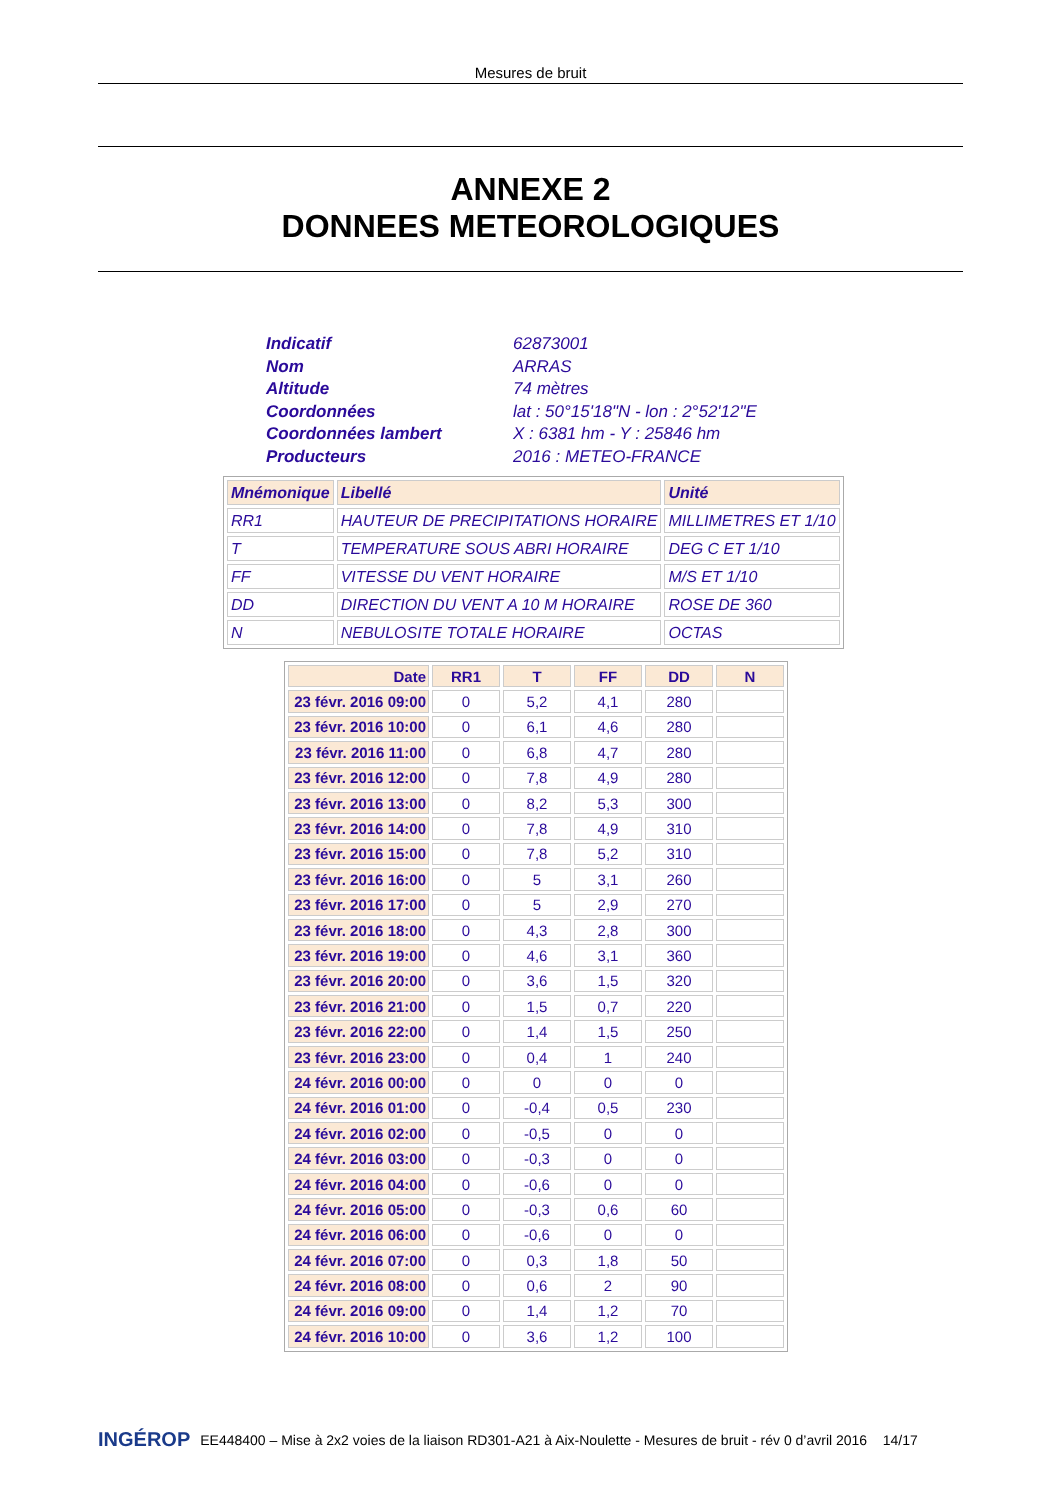Mesures de bruit
ANNEXE 2
DONNEES METEOROLOGIQUES
| Indicatif | 62873001 |
| Nom | ARRAS |
| Altitude | 74 mètres |
| Coordonnées | lat : 50°15'18"N - lon : 2°52'12"E |
| Coordonnées lambert | X : 6381 hm - Y : 25846 hm |
| Producteurs | 2016 : METEO-FRANCE |
| Mnémonique | Libellé | Unité |
| --- | --- | --- |
| RR1 | HAUTEUR DE PRECIPITATIONS HORAIRE | MILLIMETRES ET 1/10 |
| T | TEMPERATURE SOUS ABRI HORAIRE | DEG C ET 1/10 |
| FF | VITESSE DU VENT HORAIRE | M/S ET 1/10 |
| DD | DIRECTION DU VENT A 10 M HORAIRE | ROSE DE 360 |
| N | NEBULOSITE TOTALE HORAIRE | OCTAS |
| Date | RR1 | T | FF | DD | N |
| --- | --- | --- | --- | --- | --- |
| 23 févr. 2016 09:00 | 0 | 5,2 | 4,1 | 280 | |
| 23 févr. 2016 10:00 | 0 | 6,1 | 4,6 | 280 | |
| 23 févr. 2016 11:00 | 0 | 6,8 | 4,7 | 280 | |
| 23 févr. 2016 12:00 | 0 | 7,8 | 4,9 | 280 | |
| 23 févr. 2016 13:00 | 0 | 8,2 | 5,3 | 300 | |
| 23 févr. 2016 14:00 | 0 | 7,8 | 4,9 | 310 | |
| 23 févr. 2016 15:00 | 0 | 7,8 | 5,2 | 310 | |
| 23 févr. 2016 16:00 | 0 | 5 | 3,1 | 260 | |
| 23 févr. 2016 17:00 | 0 | 5 | 2,9 | 270 | |
| 23 févr. 2016 18:00 | 0 | 4,3 | 2,8 | 300 | |
| 23 févr. 2016 19:00 | 0 | 4,6 | 3,1 | 360 | |
| 23 févr. 2016 20:00 | 0 | 3,6 | 1,5 | 320 | |
| 23 févr. 2016 21:00 | 0 | 1,5 | 0,7 | 220 | |
| 23 févr. 2016 22:00 | 0 | 1,4 | 1,5 | 250 | |
| 23 févr. 2016 23:00 | 0 | 0,4 | 1 | 240 | |
| 24 févr. 2016 00:00 | 0 | 0 | 0 | 0 | |
| 24 févr. 2016 01:00 | 0 | -0,4 | 0,5 | 230 | |
| 24 févr. 2016 02:00 | 0 | -0,5 | 0 | 0 | |
| 24 févr. 2016 03:00 | 0 | -0,3 | 0 | 0 | |
| 24 févr. 2016 04:00 | 0 | -0,6 | 0 | 0 | |
| 24 févr. 2016 05:00 | 0 | -0,3 | 0,6 | 60 | |
| 24 févr. 2016 06:00 | 0 | -0,6 | 0 | 0 | |
| 24 févr. 2016 07:00 | 0 | 0,3 | 1,8 | 50 | |
| 24 févr. 2016 08:00 | 0 | 0,6 | 2 | 90 | |
| 24 févr. 2016 09:00 | 0 | 1,4 | 1,2 | 70 | |
| 24 févr. 2016 10:00 | 0 | 3,6 | 1,2 | 100 | |
INGÉROP EE448400 – Mise à 2x2 voies de la liaison RD301-A21 à Aix-Noulette - Mesures de bruit - rév 0 d’avril 2016 14/17